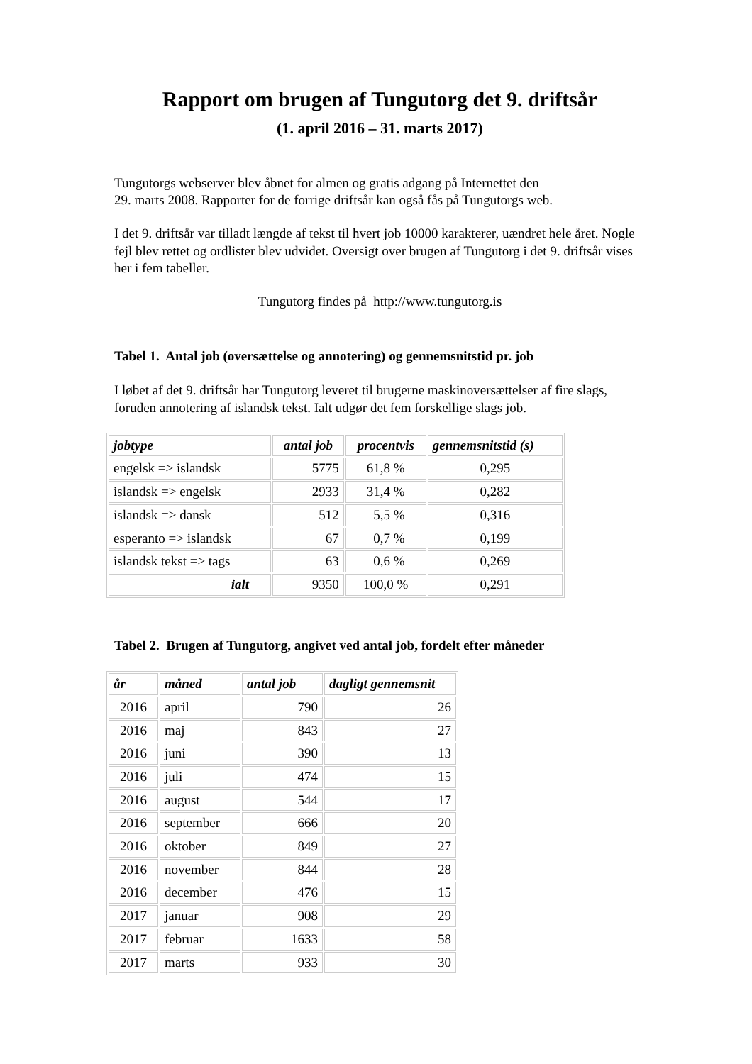Rapport om brugen af Tungutorg det 9. driftsår
(1. april 2016 – 31. marts 2017)
Tungutorgs webserver blev åbnet for almen og gratis adgang på Internettet den
29. marts 2008. Rapporter for de forrige driftsår kan også fås på Tungutorgs web.
I det 9. driftsår var tilladt længde af tekst til hvert job 10000 karakterer, uændret hele året. Nogle fejl blev rettet og ordlister blev udvidet. Oversigt over brugen af Tungutorg i det 9. driftsår vises her i fem tabeller.
Tungutorg findes på http://www.tungutorg.is
Tabel 1. Antal job (oversættelse og annotering) og gennemsnitstid pr. job
I løbet af det 9. driftsår har Tungutorg leveret til brugerne maskinoversættelser af fire slags, foruden annotering af islandsk tekst. Ialt udgør det fem forskellige slags job.
| jobtype | antal job | procentvis | gennemsnitstid (s) |
| --- | --- | --- | --- |
| engelsk => islandsk | 5775 | 61,8 % | 0,295 |
| islandsk => engelsk | 2933 | 31,4 % | 0,282 |
| islandsk => dansk | 512 | 5,5 % | 0,316 |
| esperanto => islandsk | 67 | 0,7 % | 0,199 |
| islandsk tekst => tags | 63 | 0,6 % | 0,269 |
| ialt | 9350 | 100,0 % | 0,291 |
Tabel 2. Brugen af Tungutorg, angivet ved antal job, fordelt efter måneder
| år | måned | antal job | dagligt gennemsnit |
| --- | --- | --- | --- |
| 2016 | april | 790 | 26 |
| 2016 | maj | 843 | 27 |
| 2016 | juni | 390 | 13 |
| 2016 | juli | 474 | 15 |
| 2016 | august | 544 | 17 |
| 2016 | september | 666 | 20 |
| 2016 | oktober | 849 | 27 |
| 2016 | november | 844 | 28 |
| 2016 | december | 476 | 15 |
| 2017 | januar | 908 | 29 |
| 2017 | februar | 1633 | 58 |
| 2017 | marts | 933 | 30 |